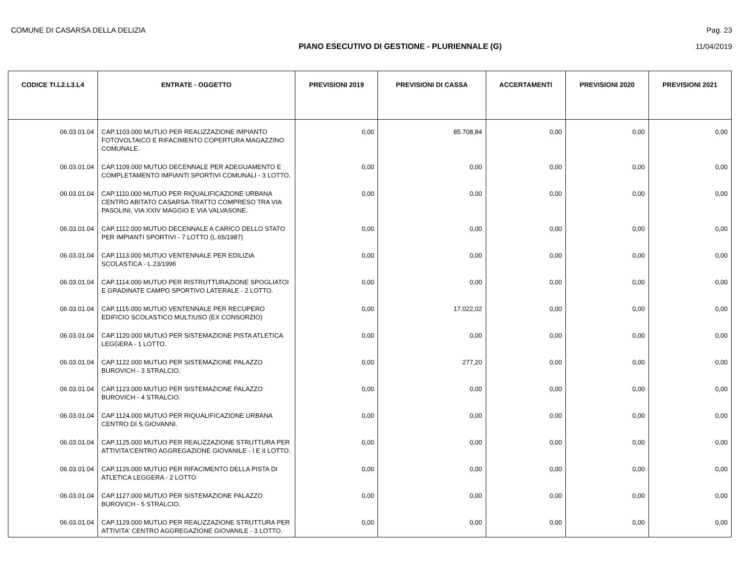COMUNE DI CASARSA DELLA DELIZIA Pag. 23
PIANO ESECUTIVO DI GESTIONE - PLURIENNALE (G) 11/04/2019
| CODICE TI.L2.L3.L4 | ENTRATE - OGGETTO | PREVISIONI 2019 | PREVISIONI DI CASSA | ACCERTAMENTI | PREVISIONI 2020 | PREVISIONI 2021 |
| --- | --- | --- | --- | --- | --- | --- |
| 06.03.01.04 | CAP.1103.000 MUTUO PER REALIZZAZIONE IMPIANTO FOTOVOLTAICO E RIFACIMENTO COPERTURA MAGAZZINO COMUNALE. | 0,00 | 85.708,84 | 0,00 | 0,00 | 0,00 |
| 06.03.01.04 | CAP.1109.000 MUTUO DECENNALE PER ADEGUAMENTO E COMPLETAMENTO IMPIANTI SPORTIVI COMUNALI - 3 LOTTO. | 0,00 | 0,00 | 0,00 | 0,00 | 0,00 |
| 06.03.01.04 | CAP.1110.000 MUTUO PER RIQUALIFICAZIONE URBANA CENTRO ABITATO CASARSA-TRATTO COMPRESO TRA VIA PASOLINI, VIA XXIV MAGGIO E VIA VALVASONE. | 0,00 | 0,00 | 0,00 | 0,00 | 0,00 |
| 06.03.01.04 | CAP.1112.000 MUTUO DECENNALE A CARICO DELLO STATO PER IMPIANTI SPORTIVI - 7 LOTTO (L.65/1987) | 0,00 | 0,00 | 0,00 | 0,00 | 0,00 |
| 06.03.01.04 | CAP.1113.000 MUTUO VENTENNALE PER EDILIZIA SCOLASTICA - L.23/1996 | 0,00 | 0,00 | 0,00 | 0,00 | 0,00 |
| 06.03.01.04 | CAP.1114.000 MUTUO PER RISTRUTTURAZIONE SPOGLIATOI E GRADINATE CAMPO SPORTIVO LATERALE - 2 LOTTO. | 0,00 | 0,00 | 0,00 | 0,00 | 0,00 |
| 06.03.01.04 | CAP.1115.000 MUTUO VENTENNALE PER RECUPERO EDIFICIO SCOLASTICO MULTIUSO (EX CONSORZIO) | 0,00 | 17.022,02 | 0,00 | 0,00 | 0,00 |
| 06.03.01.04 | CAP.1120.000 MUTUO PER SISTEMAZIONE PISTA ATLETICA LEGGERA - 1 LOTTO. | 0,00 | 0,00 | 0,00 | 0,00 | 0,00 |
| 06.03.01.04 | CAP.1122.000 MUTUO PER SISTEMAZIONE PALAZZO BUROVICH - 3 STRALCIO. | 0,00 | 277,20 | 0,00 | 0,00 | 0,00 |
| 06.03.01.04 | CAP.1123.000 MUTUO PER SISTEMAZIONE PALAZZO BUROVICH - 4 STRALCIO. | 0,00 | 0,00 | 0,00 | 0,00 | 0,00 |
| 06.03.01.04 | CAP.1124.000 MUTUO PER RIQUALIFICAZIONE URBANA CENTRO DI S.GIOVANNI. | 0,00 | 0,00 | 0,00 | 0,00 | 0,00 |
| 06.03.01.04 | CAP.1125.000 MUTUO PER REALIZZAZIONE STRUTTURA PER ATTIVITA'CENTRO AGGREGAZIONE GIOVANILE - I E II LOTTO. | 0,00 | 0,00 | 0,00 | 0,00 | 0,00 |
| 06.03.01.04 | CAP.1126.000 MUTUO PER RIFACIMENTO DELLA PISTA DI ATLETICA LEGGERA - 2 LOTTO | 0,00 | 0,00 | 0,00 | 0,00 | 0,00 |
| 06.03.01.04 | CAP.1127.000 MUTUO PER SISTEMAZIONE PALAZZO BUROVICH - 5 STRALCIO. | 0,00 | 0,00 | 0,00 | 0,00 | 0,00 |
| 06.03.01.04 | CAP.1129.000 MUTUO PER REALIZZAZIONE STRUTTURA PER ATTIVITA' CENTRO AGGREGAZIONE GIOVANILE - 3 LOTTO. | 0,00 | 0,00 | 0,00 | 0,00 | 0,00 |